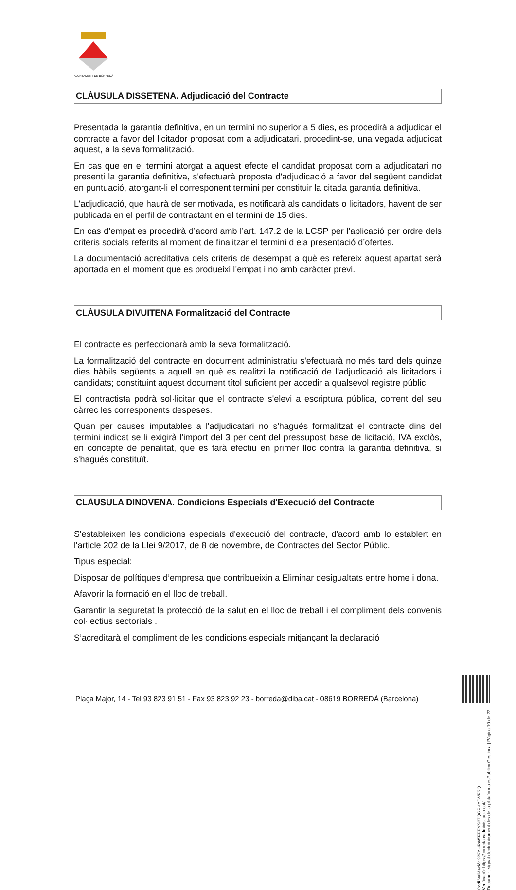AJUNTAMENT DE BORREDÀ
CLÀUSULA DISSETENA. Adjudicació del Contracte
Presentada la garantia definitiva, en un termini no superior a 5 dies, es procedirà a adjudicar el contracte a favor del licitador proposat com a adjudicatari, procedint-se, una vegada adjudicat aquest, a la seva formalització.
En cas que en el termini atorgat a aquest efecte el candidat proposat com a adjudicatari no presenti la garantia definitiva, s'efectuarà proposta d'adjudicació a favor del següent candidat en puntuació, atorgant-li el corresponent termini per constituir la citada garantia definitiva.
L'adjudicació, que haurà de ser motivada, es notificarà als candidats o licitadors, havent de ser publicada en el perfil de contractant en el termini de 15 dies.
En cas d’empat es procedirà d’acord amb l’art. 147.2 de la LCSP per l’aplicació per ordre dels criteris socials referits al moment de finalitzar el termini d ela presentació d’ofertes.
La documentació acreditativa dels criteris de desempat a què es refereix aquest apartat serà aportada en el moment que es produeixi l’empat i no amb caràcter previ.
CLÀUSULA DIVUITENA Formalització del Contracte
El contracte es perfeccionarà amb la seva formalització.
La formalització del contracte en document administratiu s'efectuarà no més tard dels quinze dies hàbils següents a aquell en què es realitzi la notificació de l'adjudicació als licitadors i candidats; constituint aquest document títol suficient per accedir a qualsevol registre públic.
El contractista podrà sol·licitar que el contracte s'elevi a escriptura pública, corrent del seu càrrec les corresponents despeses.
Quan per causes imputables a l'adjudicatari no s'hagués formalitzat el contracte dins del termini indicat se li exigirà l'import del 3 per cent del pressupost base de licitació, IVA exclòs, en concepte de penalitat, que es farà efectiu en primer lloc contra la garantia definitiva, si s'hagués constituït.
CLÀUSULA DINOVENA. Condicions Especials d'Execució del Contracte
S'estableixen les condicions especials d'execució del contracte, d'acord amb lo establert en l'article 202 de la Llei 9/2017, de 8 de novembre, de Contractes del Sector Públic.
Tipus especial:
Disposar de polítiques d’empresa que contribueixin a Eliminar desigualtats entre home i dona.
Afavorir la formació en el lloc de treball.
Garantir la seguretat la protecció de la salut en el lloc de treball i el compliment dels convenis col·lectius sectorials .
S’acreditarà el compliment de les condicions especials mitjançant la declaració
Plaça Major, 14 - Tel 93 823 91 51 - Fax 93 823 92 23 - borreda@diba.cat - 08619 BORREDÀ (Barcelona)
Codi Validació: 32FYHPW5FEEYS2TQGPKY6WFSQ
Verificació: https://borreda.eadministracio.cat/
Document signat electrònicament des de la plataforma esPublico Gestiona | Pàgina 10 de 22